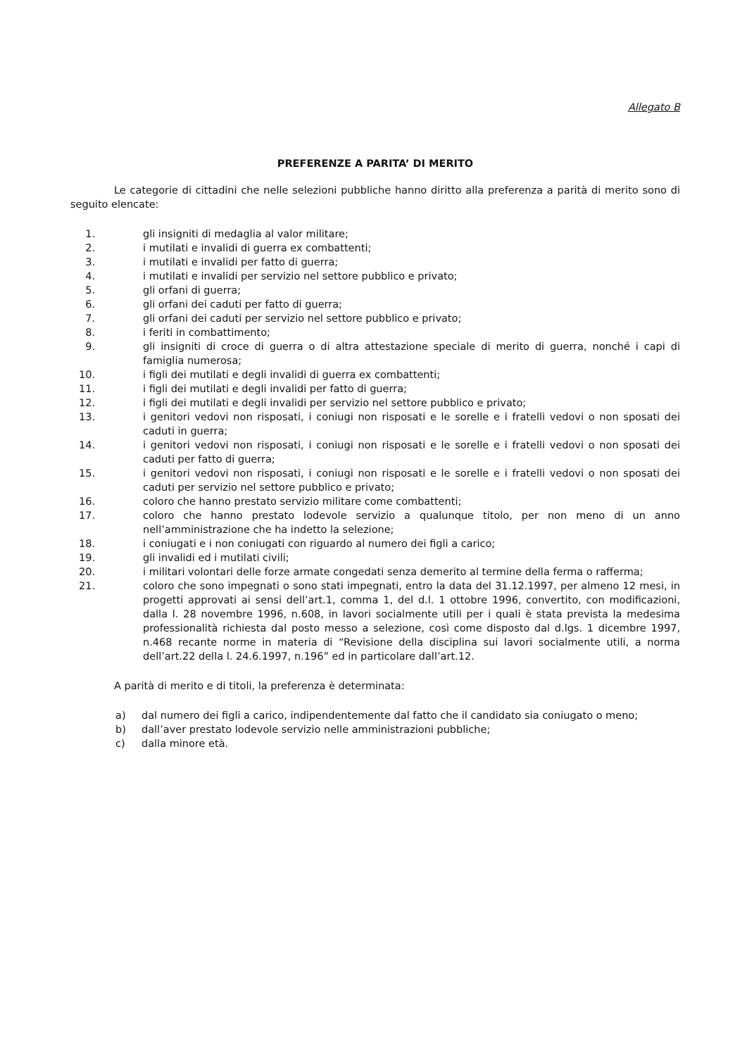Allegato B
PREFERENZE A PARITA’ DI MERITO
Le categorie di cittadini che nelle selezioni pubbliche hanno diritto alla preferenza a parità di merito sono di seguito elencate:
1. gli insigniti di medaglia al valor militare;
2. i mutilati e invalidi di guerra ex combattenti;
3. i mutilati e invalidi per fatto di guerra;
4. i mutilati e invalidi per servizio nel settore pubblico e privato;
5. gli orfani di guerra;
6. gli orfani dei caduti per fatto di guerra;
7. gli orfani dei caduti per servizio nel settore pubblico e privato;
8. i feriti in combattimento;
9. gli insigniti di croce di guerra o di altra attestazione speciale di merito di guerra, nonché i capi di famiglia numerosa;
10. i figli dei mutilati e degli invalidi di guerra ex combattenti;
11. i figli dei mutilati e degli invalidi per fatto di guerra;
12. i figli dei mutilati e degli invalidi per servizio nel settore pubblico e privato;
13. i genitori vedovi non risposati, i coniugi non risposati e le sorelle e i fratelli vedovi o non sposati dei caduti in guerra;
14. i genitori vedovi non risposati, i coniugi non risposati e le sorelle e i fratelli vedovi o non sposati dei caduti per fatto di guerra;
15. i genitori vedovi non risposati, i coniugi non risposati e le sorelle e i fratelli vedovi o non sposati dei caduti per servizio nel settore pubblico e privato;
16. coloro che hanno prestato servizio militare come combattenti;
17. coloro che hanno prestato lodevole servizio a qualunque titolo, per non meno di un anno nell’amministrazione che ha indetto la selezione;
18. i coniugati e i non coniugati con riguardo al numero dei figli a carico;
19. gli invalidi ed i mutilati civili;
20. i militari volontari delle forze armate congedati senza demerito al termine della ferma o rafferma;
21. coloro che sono impegnati o sono stati impegnati, entro la data del 31.12.1997, per almeno 12 mesi, in progetti approvati ai sensi dell’art.1, comma 1, del d.l. 1 ottobre 1996, convertito, con modificazioni, dalla l. 28 novembre 1996, n.608, in lavori socialmente utili per i quali è stata prevista la medesima professionalità richiesta dal posto messo a selezione, così come disposto dal d.lgs. 1 dicembre 1997, n.468 recante norme in materia di “Revisione della disciplina sui lavori socialmente utili, a norma dell’art.22 della l. 24.6.1997, n.196” ed in particolare dall’art.12.
A parità di merito e di titoli, la preferenza è determinata:
a) dal numero dei figli a carico, indipendentemente dal fatto che il candidato sia coniugato o meno;
b) dall’aver prestato lodevole servizio nelle amministrazioni pubbliche;
c) dalla minore età.